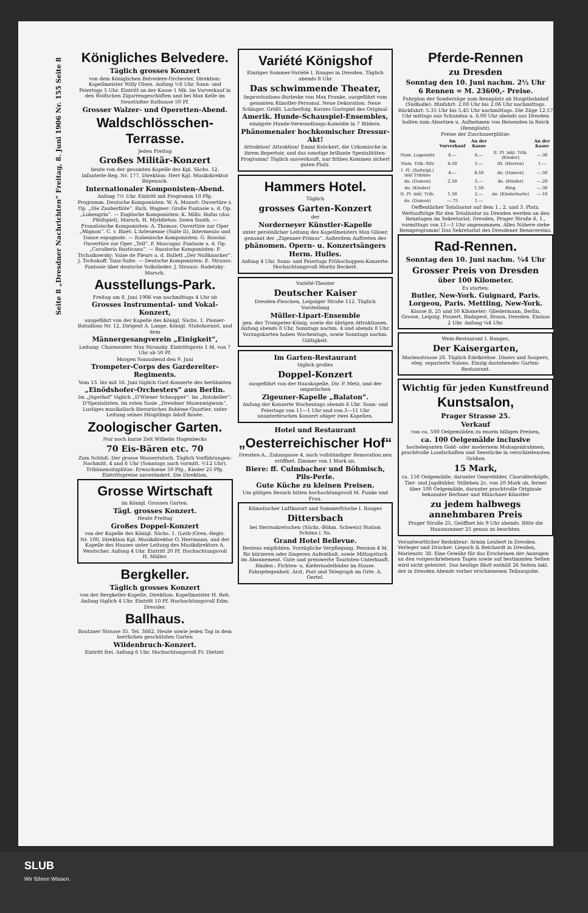Seite 8 „Dresdner Nachrichten“ Freitag, 8. Juni 1906 Nr. 155 Seite 8
Königliches Belvedere.
Täglich grosses Konzert
von dem Königlichen Belvedere-Orchester, Direktion: Kapellmeister Willy Olsen. Anfang ½8 Uhr. Sonn- und Feiertags 5 Uhr. Eintritt an der Kasse 1 Mk. Im Vorverkauf in den Wolfschen Zigarrengeschäften und bei Max Kelle im Neustädter Rathause 50 Pf.
Grosser Walzer- und Operetten-Abend.
Waldschlösschen-Terrasse.
Jeden Freitag
Großes Militär-Konzert
heute von der gesamten Kapelle des Kgl. Sächs. 12. Infanterie-Reg. Nr. 177, Direktion: Herr Kgl. Musikdirektor Röpenack.
Internationaler Komponisten-Abend.
Anfang 7½ Uhr. Eintritt mit Programm 10 Pfg.
Programm. Deutsche Komponisten: W. A. Mozart: Ouvertüre z. Op. „Die Zauberflöte“. Rich. Wagner: Große Fantasie a. d. Op. „Lohengrin“. — Englische Komponisten: K. Mills: Rufus (das Pfeifspiel), Marsch. H. Myddleton: Down South. — Französische Komponisten: A. Thomas: Ouvertüre zur Oper „Mignon“. C. v. Bizet: L'Arlesienne (Suite II), Intermezzo und Danse espagnole. — Italienische Komponisten: G. Rossini: Ouvertüre zur Oper „Tell“. P. Mascagni: Fantasie a. d. Op. „Cavalleria Rusticana“. — Russische Komponisten: P. Tschaikowsky: Valse de Fleurs a. d. Ballett „Der Nußknacker“. J. Tschakoff: Tanz-Suite. — Deutsche Komponisten: E. Strauss: Fantasie über deutsche Volkslieder. J. Strauss: Radetzky-Marsch.
Ausstellungs-Park.
Freitag am 8. Juni 1906 von nachmittags 4 Uhr ab
Grosses Instrumental- und Vokal-Konzert,
ausgeführt von der Kapelle des Königl. Sächs. 1. Pionier-Bataillons Nr. 12, Dirigent A. Lange, Königl. Stabshornist, und dem
Männergesangverein „Einigkeit“,
Leitung: Chormeister Max Stransky. Eintrittspreis 1 M, von 7 Uhr ab 50 Pf.
Morgen Sonnabend den 9. Juni
Trompeter-Corps des Gardereiter-Regiments.
Vom 13. bis mit 16. Juni täglich Gast-Konzerte des berühmten
„Einödshofer-Orchesters“ aus Berlin.
Im „Jägerhof“ täglich „D'Wiener Schnapper“. Im „Ratskeller“: D'Spezialisten. Im roten Saale „Dresdner Musenwigwam“, Lustiges musikalisch-literarisches Bohème-Quartier, unter Leitung seines Häuptlings Adolf Rosée.
Zoologischer Garten.
Nur noch kurze Zeit Wilhelm Hagenbecks
70 Eis-Bären etc. 70
Zum Schluß: Der grosse Wasserrutsch. Täglich Vorführungen: Nachmitt. 4 und 6 Uhr (Sonntags auch vormitt. ½12 Uhr). Tribünensitzplätze: Erwachsene 50 Pfg., Kinder 25 Pfg. Eintrittspreise unverändert. Die Direktion.
Grosse Wirtschaft
im Königl. Grossen Garten.
Tägl. grosses Konzert.
Heute Freitag
Großes Doppel-Konzert
von der Kapelle des Königl. Sächs. 1. (Leib-)Gren.-Regts. Nr. 100, Direktion Kgl. Musikdirektor O. Herrmann, und der Kapelle des Hauses unter Leitung des Musikdirektors A. Wentscher. Anfang 4 Uhr. Eintritt 20 Pf. Hochachtungsvoll H. Müller.
Bergkeller.
Täglich grosses Konzert
von der Bergkeller-Kapelle, Direktion: Kapellmeister H. Reh. Anfang täglich 4 Uhr. Eintritt 10 Pf. Hochachtungsvoll Edm. Dressler.
Ballhaus.
Bautzner Strasse 35. Tel. 3662. Heute sowie jeden Tag in dem herrlichen geschützten Garten
Wildenbruch-Konzert.
Eintritt frei. Anfang 6 Uhr. Hochachtungsvoll Fr. Dietzel.
Variété Königshof
Einziges Sommer-Variété I. Ranges in Dresden. Täglich abends 8 Uhr
Das schwimmende Theater,
Improvisations-Burleske von Max Franke, ausgeführt vom gesamten Künstler-Personal. Neue Dekoration. Neue Schlager. Größt. Lacherfolg. Kurzes Gastspiel des Original-
Amerik. Hunde-Schauspiel-Ensembles,
einzigste Hunde-Verwandlungs-Komödie in 7 Bildern.
Phänomenaler hochkomischer Dressur-Akt!
Attraktion! Attraktion! Emmi Kröchert, die Urkomische in ihrem Repertoir, und das sonstige brillante Spezialitäten-Programm! Täglich ausverkauft, nur frühes Kommen sichert guten Platz.
Hammers Hotel.
Täglich
grosses Garten-Konzert
der
Norderneyer Künstler-Kapelle
unter persönlicher Leitung des Kapellmeisters Max Gläser, genannt der „Zigeuner-Primas“. Außerdem Auftreten des
phänomen. Opern- u. Konzertsängers Herm. Hulles.
Anfang 4 Uhr. Sonn- und Feiertags Frühschoppen-Konzerte. Hochachtungsvoll Moritz Beckert.
Variété-Theater
Deutscher Kaiser
Dresden-Pieschen, Leipziger Straße 112. Täglich Vorstellung
Müller-Lipart-Ensemble
gen. der Trompeter-König, sowie die übrigen Attraktionen. Anfang abends 8 Uhr, Sonntags nachm. 4 und abends 8 Uhr. Vorzugskarten haben Wochentags, sowie Sonntags nachm. Gültigkeit.
Im Garten-Restaurant
täglich großes
Doppel-Konzert
ausgeführt von der Hauskapelle, Dir. P. Metz, und der ungarischen
Zigeuner-Kapelle „Balaton“.
Anfang der Konzerte Wochentags abends 6 Uhr. Sonn- und Feiertags von 11—1 Uhr und von 3—11 Uhr ununterbrochen Konzert obiger zwei Kapellen.
Hotel und Restaurant
„Oesterreichischer Hof“
Dresden-A., Zahnsgasse 4, nach vollständiger Renovation neu eröffnet. Zimmer von 1 Mark an.
Biere: ff. Culmbacher und Böhmisch, Pils-Perle.
Gute Küche zu kleinen Preisen.
Um gütigen Besuch bitten hochachtungsvoll M. Funke und Frau.
Klimatischer Luftkurort und Sommerfrische I. Ranges
Dittersbach
bei Herrnskretschen (Sächs.-Böhm. Schweiz) Station Schöna i. Sa.
Grand Hotel Bellevue.
Bestens empfohlen. Vorzügliche Verpflegung. Pension 4 M. für kürzeren oder längeren Aufenthalt, sowie Mittagstisch im Abonnement. Gute und preiswerte Touristen-Unterkunft. Rinden-, Fichten- u. Kiefernadelbäder im Hause. Fahrgelegenheit. Arzt, Post und Telegraph im Orte. A. Oertel.
Pferde-Rennen
zu Dresden
Sonntag den 10. Juni nachm. 2½ Uhr
6 Rennen = M. 23600,- Preise.
Fahrplan der Sonderzüge zum Rennplatz ab Hauptbahnhof (Südhalle): Hinfahrt: 2.00 Uhr bis 2.06 Uhr nachmittags. Rückfahrt: 5.35 Uhr bis 5.45 Uhr nachmittags. Die Züge 12.57 Uhr mittags aus Schandau u. 6.00 Uhr abends aus Dresden halten zum Absetzen u. Aufnehmen von Reisenden in Reick (Rennplatz).
Preise der Zuschauerplätze:
| | Im Vorverkauf | An der Kasse | | An der Kasse |
| --- | --- | --- | --- | --- |
| Num. Logensitz | 6.— | 6.— | II. Pl. inkl. Trib. (Kinder) | —.30 |
| Num. Trib.-Sitz | 4.50 | 5.— | III. (Herren) | 1.— |
| I. Pl. (Sattelpl.) inkl Tribüne | 4.— | 4.50 | do. (Damen) | —.50 |
| do. (Damen) | 2.50 | 3.— | do. (Kinder) | —.20 |
| do. (Kinder) | | 1.50 | Ring | —.30 |
| II. Pl. inkl. Trib. | 1.50 | 2.— | do. (Kinderkarte) | —.10 |
| do. (Damen) | —.75 | 1.— | | |
Oeffentlicher Totalisator auf dem 1., 2. und 3. Platz. Wettaufträge für den Totalisator zu Dresden werden an den Renntagen im Sekretariat, Dresden, Prager Straße 6, 1., vormittags von 11—1 Uhr angenommen. Alles Nähere siehe Rennprogramm! Das Sekretariat des Dresdener Rennvereins.
Rad-Rennen.
Sonntag den 10. Juni nachm. ¼4 Uhr
Grosser Preis von Dresden
über 100 Kilometer.
Es starten:
Butler, New-York. Guignard, Paris. Lorgeou, Paris. Mettling, New-York.
Klasse B, 25 und 50 Kilometer: Gliedermann, Berlin, Grosse, Leipzig, Poszert, Budapest, Braun, Dresden. Einlass 2 Uhr. Anfang ¼4 Uhr.
Wein-Restaurant I. Ranges,
Der Kaisergarten,
Marienstrasse 26. Täglich Edelkrebse. Diners und Soupers, eleg. separierte Salons. Einzig dastehendes Garten-Restaurant.
Wichtig für jeden Kunstfreund
Kunstsalon,
Prager Strasse 25.
Verkauf
von ca. 500 Oelgemälden zu enorm billigen Preisen,
ca. 100 Oelgemälde inclusive
hocheleganten Gold- oder modernem Mahagonirahmen, prachtvolle Landschaften und Seestücke in verschiedensten Größen
15 Mark,
ca. 150 Oelgemälde, darunter Genrebilder, Charakterköpfe, Tier- und Jagdbilder, Stilleben 2c. von 20 Mark ab, ferner über 100 Oelgemälde, darunter prachtvolle Originale bekannter Berliner und Münchner Künstler
zu jedem halbwegs annehmbaren Preis
Prager Straße 25. Geöffnet bis 9 Uhr abends. Bitte die Hausnummer 25 genau zu beachten.
Verantwortlicher Redakteur: Armin Leubert in Dresden. Verleger und Drucker: Liepsch & Reichardt in Dresden, Marienstr. 38. Eine Gewähr für das Erscheinen der Anzeigen an den vorgeschriebenen Tagen sowie auf bestimmten Seiten wird nicht geleistet. Das heutige Blatt enthält 26 Seiten inkl. der in Dresden Abends vorher erschienenen Teilausgabe.
SLUB
Wir führen Wissen.